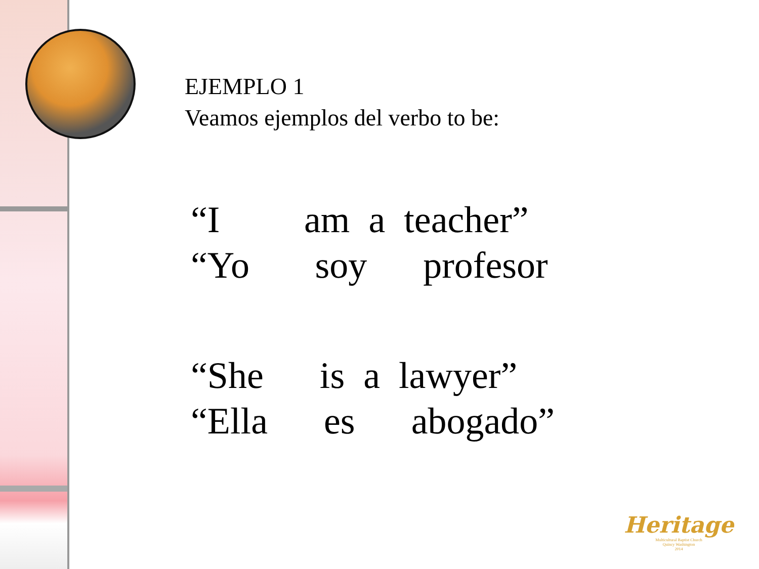EJEMPLO 1
Veamos ejemplos del verbo to be:
“I am a teacher” “Yo soy profesor
“She is a lawyer” “Ella es abogado”
Heritage
Multicultural Baptist Church
Quincy Washington
2014